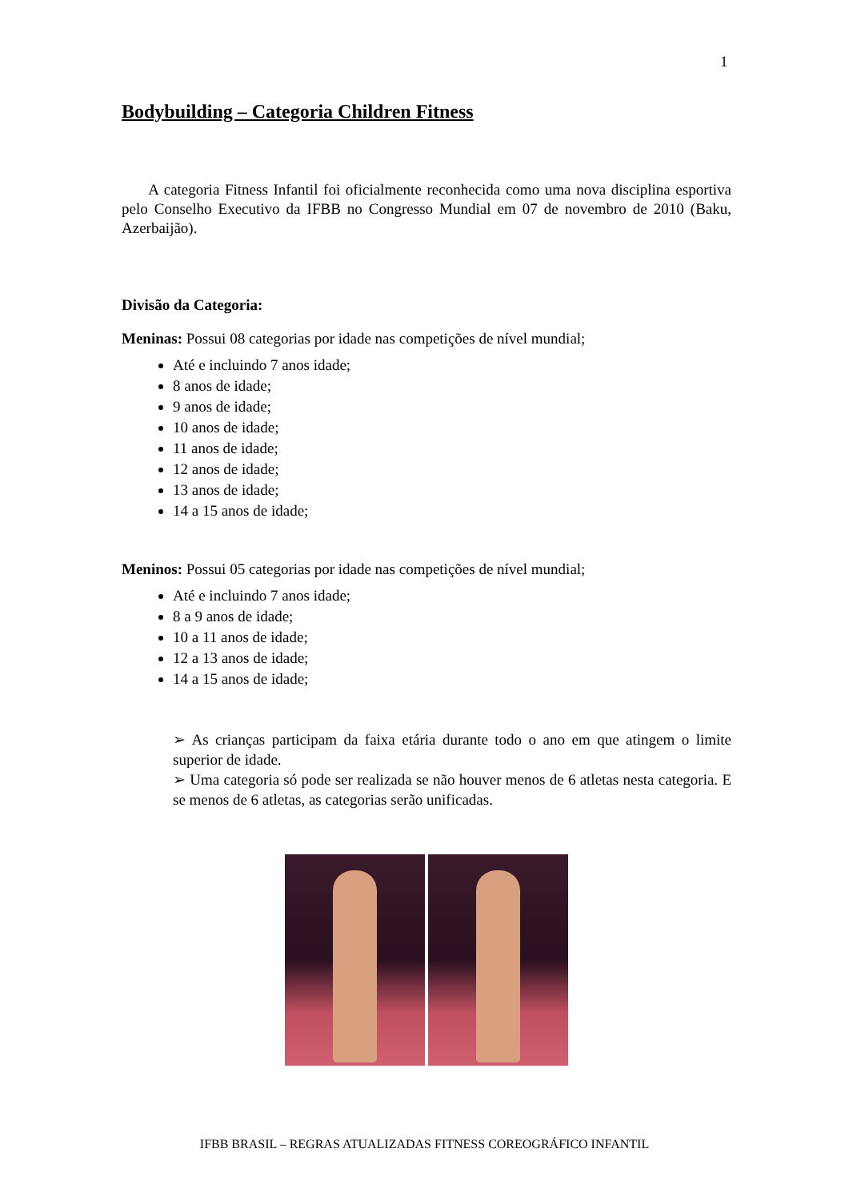1
Bodybuilding – Categoria Children Fitness
A categoria Fitness Infantil foi oficialmente reconhecida como uma nova disciplina esportiva pelo Conselho Executivo da IFBB no Congresso Mundial em 07 de novembro de 2010 (Baku, Azerbaijão).
Divisão da Categoria:
Meninas: Possui 08 categorias por idade nas competições de nível mundial;
Até e incluindo 7 anos idade;
8 anos de idade;
9 anos de idade;
10 anos de idade;
11 anos de idade;
12 anos de idade;
13 anos de idade;
14 a 15 anos de idade;
Meninos: Possui 05 categorias por idade nas competições de nível mundial;
Até e incluindo 7 anos idade;
8 a 9 anos de idade;
10 a 11 anos de idade;
12 a 13 anos de idade;
14 a 15 anos de idade;
➢ As crianças participam da faixa etária durante todo o ano em que atingem o limite superior de idade.
➢ Uma categoria só pode ser realizada se não houver menos de 6 atletas nesta categoria. E se menos de 6 atletas, as categorias serão unificadas.
IFBB BRASIL – REGRAS ATUALIZADAS FITNESS COREOGRÁFICO INFANTIL